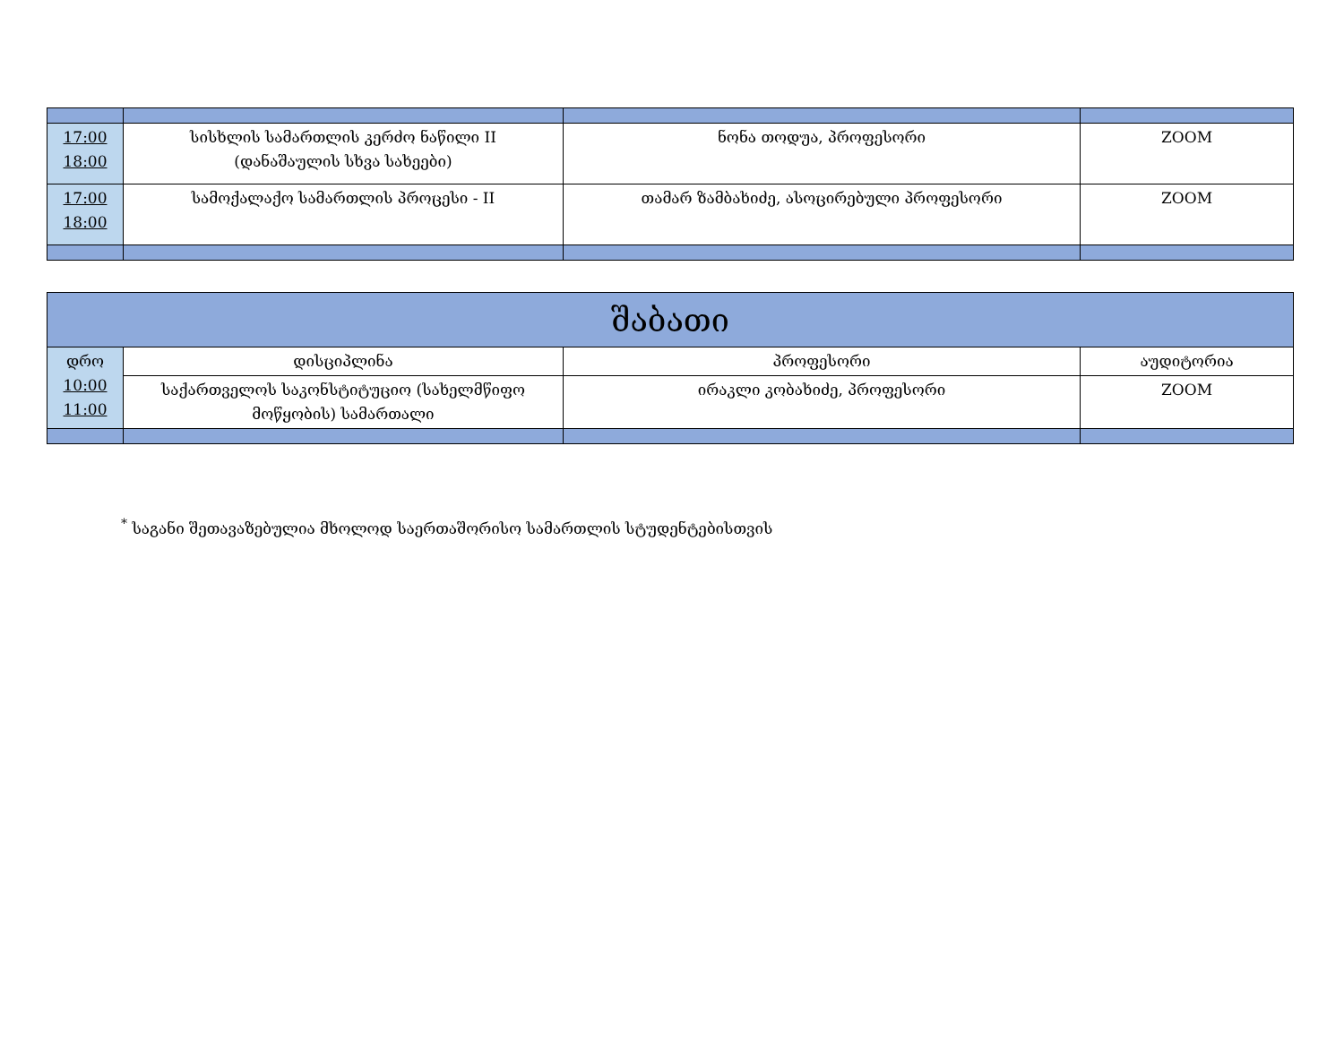| 17:00 18:00 | სისხლის სამართლის კერძო ნაწილი II (დანაშაულის სხვა სახეები) | ნონა თოდუა, პროფესორი | ZOOM |
| 17:00 18:00 | სამოქალაქო სამართლის პროცესი - II | თამარ ზამბახიძე, ასოცირებული პროფესორი | ZOOM |
| შაბათი | | | |
| დრო 10:00 11:00 | დისციპლინა | პროფესორი | აუდიტორია |
| | საქართველოს საკონსტიტუციო (სახელმწიფო მოწყობის) სამართალი | ირაკლი კობახიძე, პროფესორი | ZOOM |
<sup>*</sup> საგანი შეთავაზებულია მხოლოდ საერთაშორისო სამართლის სტუდენტებისთვის